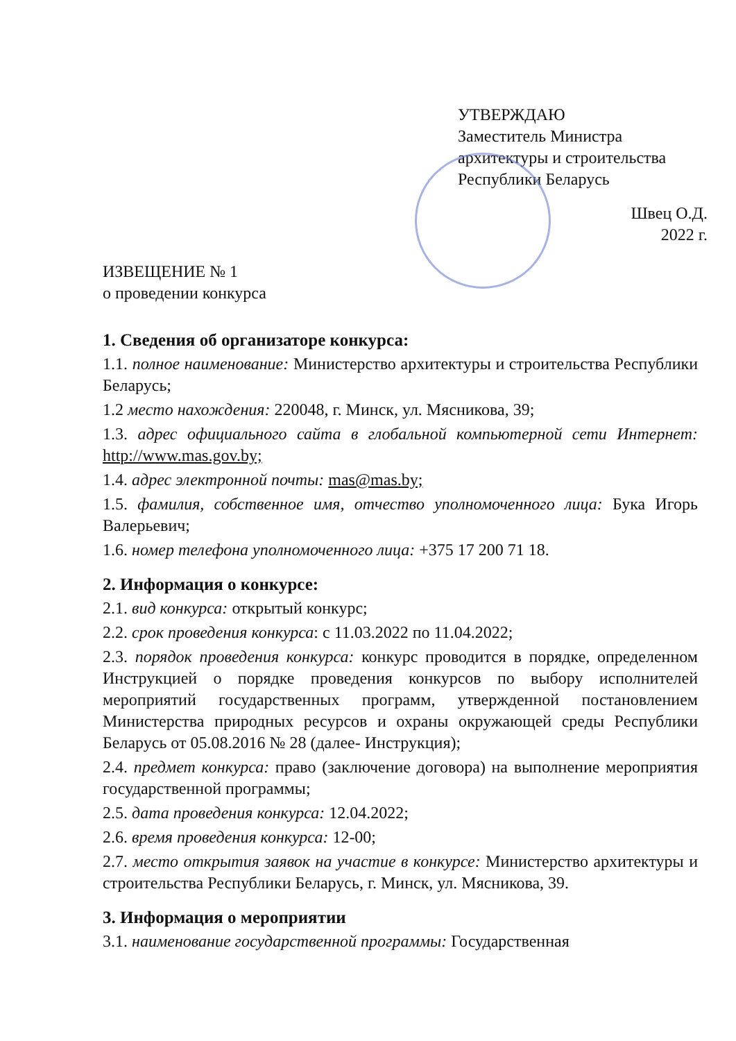УТВЕРЖДАЮ
Заместитель Министра
архитектуры и строительства
Республики Беларусь
Швец О.Д.
2022 г.
ИЗВЕЩЕНИЕ № 1
о проведении конкурса
1. Сведения об организаторе конкурса:
1.1. полное наименование: Министерство архитектуры и строительства Республики Беларусь;
1.2 место нахождения: 220048, г. Минск, ул. Мясникова, 39;
1.3. адрес официального сайта в глобальной компьютерной сети Интернет: http://www.mas.gov.by;
1.4. адрес электронной почты: mas@mas.by;
1.5. фамилия, собственное имя, отчество уполномоченного лица: Бука Игорь Валерьевич;
1.6. номер телефона уполномоченного лица: +375 17 200 71 18.
2. Информация о конкурсе:
2.1. вид конкурса: открытый конкурс;
2.2. срок проведения конкурса: с 11.03.2022 по 11.04.2022;
2.3. порядок проведения конкурса: конкурс проводится в порядке, определенном Инструкцией о порядке проведения конкурсов по выбору исполнителей мероприятий государственных программ, утвержденной постановлением Министерства природных ресурсов и охраны окружающей среды Республики Беларусь от 05.08.2016 № 28 (далее- Инструкция);
2.4. предмет конкурса: право (заключение договора) на выполнение мероприятия государственной программы;
2.5. дата проведения конкурса: 12.04.2022;
2.6. время проведения конкурса: 12-00;
2.7. место открытия заявок на участие в конкурсе: Министерство архитектуры и строительства Республики Беларусь, г. Минск, ул. Мясникова, 39.
3. Информация о мероприятии
3.1. наименование государственной программы: Государственная